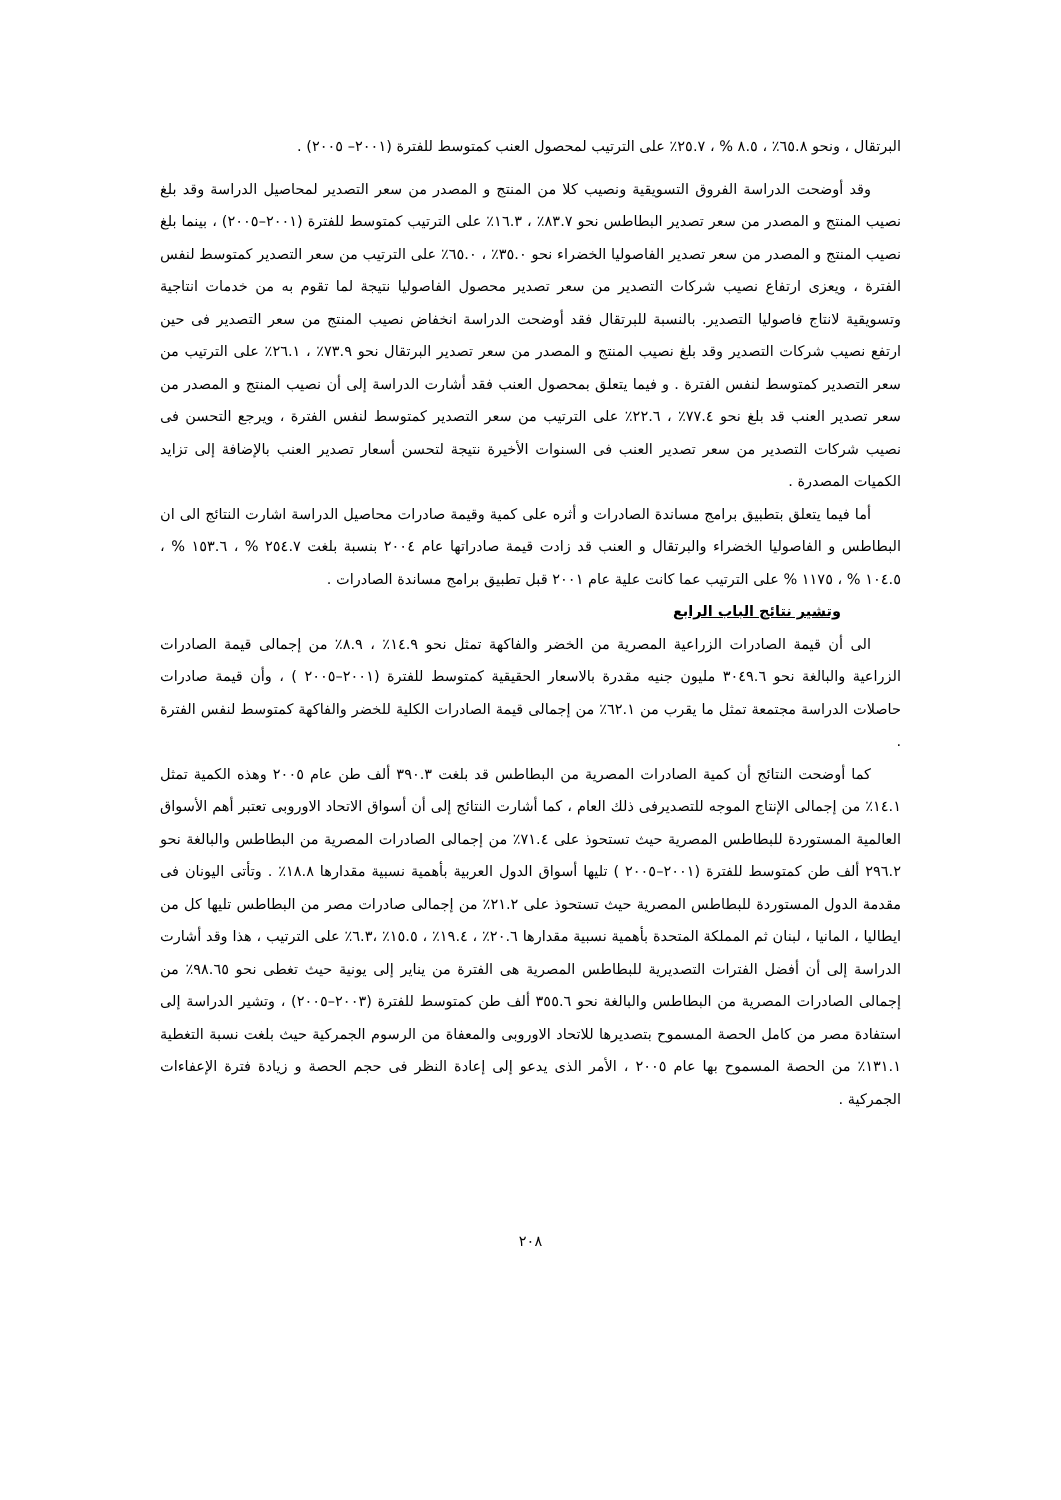البرتقال ، ونحو ٦٥.٨٪ ، ٨.٥ % ، ٢٥.٧٪ على الترتيب لمحصول العنب كمتوسط للفترة (٢٠٠١– ٢٠٠٥) .
وقد أوضحت الدراسة الفروق التسويقية ونصيب كلا من المنتج و المصدر من سعر التصدير لمحاصيل الدراسة وقد بلغ نصيب المنتج و المصدر من سعر تصدير البطاطس نحو ٨٣.٧٪ ، ١٦.٣٪ على الترتيب كمتوسط للفترة (٢٠٠١–٢٠٠٥) ، بينما بلغ نصيب المنتج و المصدر من سعر تصدير الفاصوليا الخضراء نحو ٣٥.٠٪ ، ٦٥.٠٪ على الترتيب من سعر التصدير كمتوسط لنفس الفترة ، ويعزى ارتفاع نصيب شركات التصدير من سعر تصدير محصول الفاصوليا نتيجة لما تقوم به من خدمات انتاجية وتسويقية لانتاج فاصوليا التصدير. بالنسبة للبرتقال فقد أوضحت الدراسة انخفاض نصيب المنتج من سعر التصدير فى حين ارتفع نصيب شركات التصدير وقد بلغ نصيب المنتج و المصدر من سعر تصدير البرتقال نحو ٧٣.٩٪ ، ٢٦.١٪ على الترتيب من سعر التصدير كمتوسط لنفس الفترة . و فيما يتعلق بمحصول العنب فقد أشارت الدراسة إلى أن نصيب المنتج و المصدر من سعر تصدير العنب قد بلغ نحو ٧٧.٤٪ ، ٢٢.٦٪ على الترتيب من سعر التصدير كمتوسط لنفس الفترة ، ويرجع التحسن فى نصيب شركات التصدير من سعر تصدير العنب فى السنوات الأخيرة نتيجة لتحسن أسعار تصدير العنب بالإضافة إلى تزايد الكميات المصدرة .
أما فيما يتعلق بتطبيق برامج مساندة الصادرات و أثره على كمية وقيمة صادرات محاصيل الدراسة اشارت النتائج الى ان البطاطس و الفاصوليا الخضراء والبرتقال و العنب قد زادت قيمة صادراتها عام ٢٠٠٤ بنسبة بلغت ٢٥٤.٧ % ، ١٥٣.٦ % ، ١٠٤.٥ % ، ١١٧٥ % على الترتيب عما كانت علية عام ٢٠٠١ قبل تطبيق برامج مساندة الصادرات .
وتشير نتائج الباب الرابع
الى أن قيمة الصادرات الزراعية المصرية من الخضر والفاكهة تمثل نحو ١٤.٩٪ ، ٨.٩٪ من إجمالى قيمة الصادرات الزراعية والبالغة نحو ٣٠٤٩.٦ مليون جنيه مقدرة بالاسعار الحقيقية كمتوسط للفترة (٢٠٠١–٢٠٠٥ ) ، وأن قيمة صادرات حاصلات الدراسة مجتمعة تمثل ما يقرب من ٦٢.١٪ من إجمالى قيمة الصادرات الكلية للخضر والفاكهة كمتوسط لنفس الفترة .
كما أوضحت النتائج أن كمية الصادرات المصرية من البطاطس قد بلغت ٣٩٠.٣ ألف طن عام ٢٠٠٥ وهذه الكمية تمثل ١٤.١٪ من إجمالى الإنتاج الموجه للتصديرفى ذلك العام ، كما أشارت النتائج إلى أن أسواق الاتحاد الاوروبى تعتبر أهم الأسواق العالمية المستوردة للبطاطس المصرية حيث تستحوذ على ٧١.٤٪ من إجمالى الصادرات المصرية من البطاطس والبالغة نحو ٢٩٦.٢ ألف طن كمتوسط للفترة (٢٠٠١–٢٠٠٥ ) تليها أسواق الدول العربية بأهمية نسبية مقدارها ١٨.٨٪ . وتأتى اليونان فى مقدمة الدول المستوردة للبطاطس المصرية حيث تستحوذ على ٢١.٢٪ من إجمالى صادرات مصر من البطاطس تليها كل من ايطاليا ، المانيا ، لبنان ثم المملكة المتحدة بأهمية نسبية مقدارها ٢٠.٦٪ ، ١٩.٤٪ ، ١٥.٥٪ ،٦.٣٪ على الترتيب ، هذا وقد أشارت الدراسة إلى أن أفضل الفترات التصديرية للبطاطس المصرية هى الفترة من يناير إلى يونية حيث تغطى نحو ٩٨.٦٥٪ من إجمالى الصادرات المصرية من البطاطس والبالغة نحو ٣٥٥.٦ ألف طن كمتوسط للفترة (٢٠٠٣–٢٠٠٥) ، وتشير الدراسة إلى استفادة مصر من كامل الحصة المسموح بتصديرها للاتحاد الاوروبى والمعفاة من الرسوم الجمركية حيث بلغت نسبة التغطية ١٣١.١٪ من الحصة المسموح بها عام ٢٠٠٥ ، الأمر الذى يدعو إلى إعادة النظر فى حجم الحصة و زيادة فترة الإعفاءات الجمركية .
٢٠٨